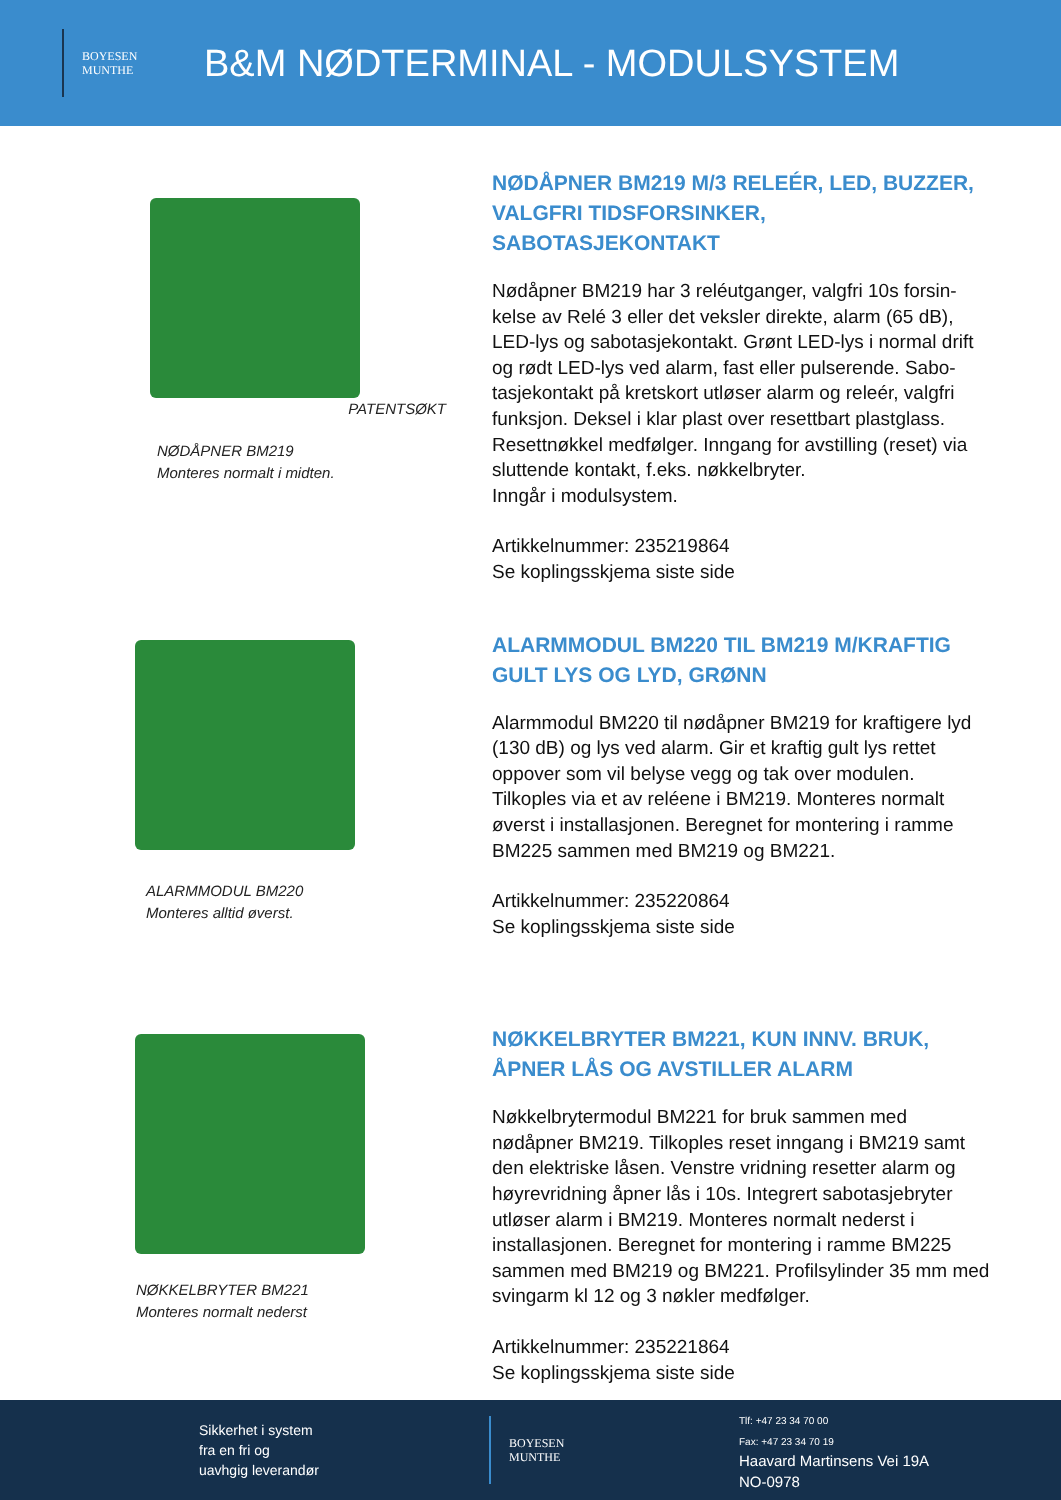BOYESEN
MUNTHE
B&M NØDTERMINAL - MODULSYSTEM
PATENTSØKT
NØDÅPNER BM219
Monteres normalt i midten.
NØDÅPNER BM219 M/3 RELEÉR, LED, BUZZER, VALGFRI TIDSFORSINKER, SABOTASJEKONTAKT
Nødåpner BM219 har 3 reléutganger, valgfri 10s forsin-kelse av Relé 3 eller det veksler direkte, alarm (65 dB), LED-lys og sabotasjekontakt. Grønt LED-lys i normal drift og rødt LED-lys ved alarm, fast eller pulserende. Sabo-tasjekontakt på kretskort utløser alarm og releér, valgfri funksjon. Deksel i klar plast over resettbart plastglass. Resettnøkkel medfølger. Inngang for avstilling (reset) via sluttende kontakt, f.eks. nøkkelbryter.
Inngår i modulsystem.
Artikkelnummer: 235219864
Se koplingsskjema siste side
ALARMMODUL BM220
Monteres alltid øverst.
ALARMMODUL BM220 TIL BM219 M/KRAFTIG GULT LYS OG LYD, GRØNN
Alarmmodul BM220 til nødåpner BM219 for kraftigere lyd (130 dB) og lys ved alarm. Gir et kraftig gult lys rettet oppover som vil belyse vegg og tak over modulen. Tilkoples via et av reléene i BM219. Monteres normalt øverst i installasjonen. Beregnet for montering i ramme BM225 sammen med BM219 og BM221.
Artikkelnummer: 235220864
Se koplingsskjema siste side
NØKKELBRYTER BM221
Monteres normalt nederst
NØKKELBRYTER BM221, KUN INNV. BRUK, ÅPNER LÅS OG AVSTILLER ALARM
Nøkkelbrytermodul BM221 for bruk sammen med nødåpner BM219. Tilkoples reset inngang i BM219 samt den elektriske låsen. Venstre vridning resetter alarm og høyrevridning åpner lås i 10s. Integrert sabotasjebryter utløser alarm i BM219. Monteres normalt nederst i installasjonen. Beregnet for montering i ramme BM225 sammen med BM219 og BM221. Profilsylinder 35 mm med svingarm kl 12 og 3 nøkler medfølger.
Artikkelnummer: 235221864
Se koplingsskjema siste side
Sikkerhet i system
fra en fri og
uavhgig leverandør
BOYESEN
MUNTHE
Tlf: +47 23 34 70 00
Fax: +47 23 34 70 19
Haavard Martinsens Vei 19A
NO-0978